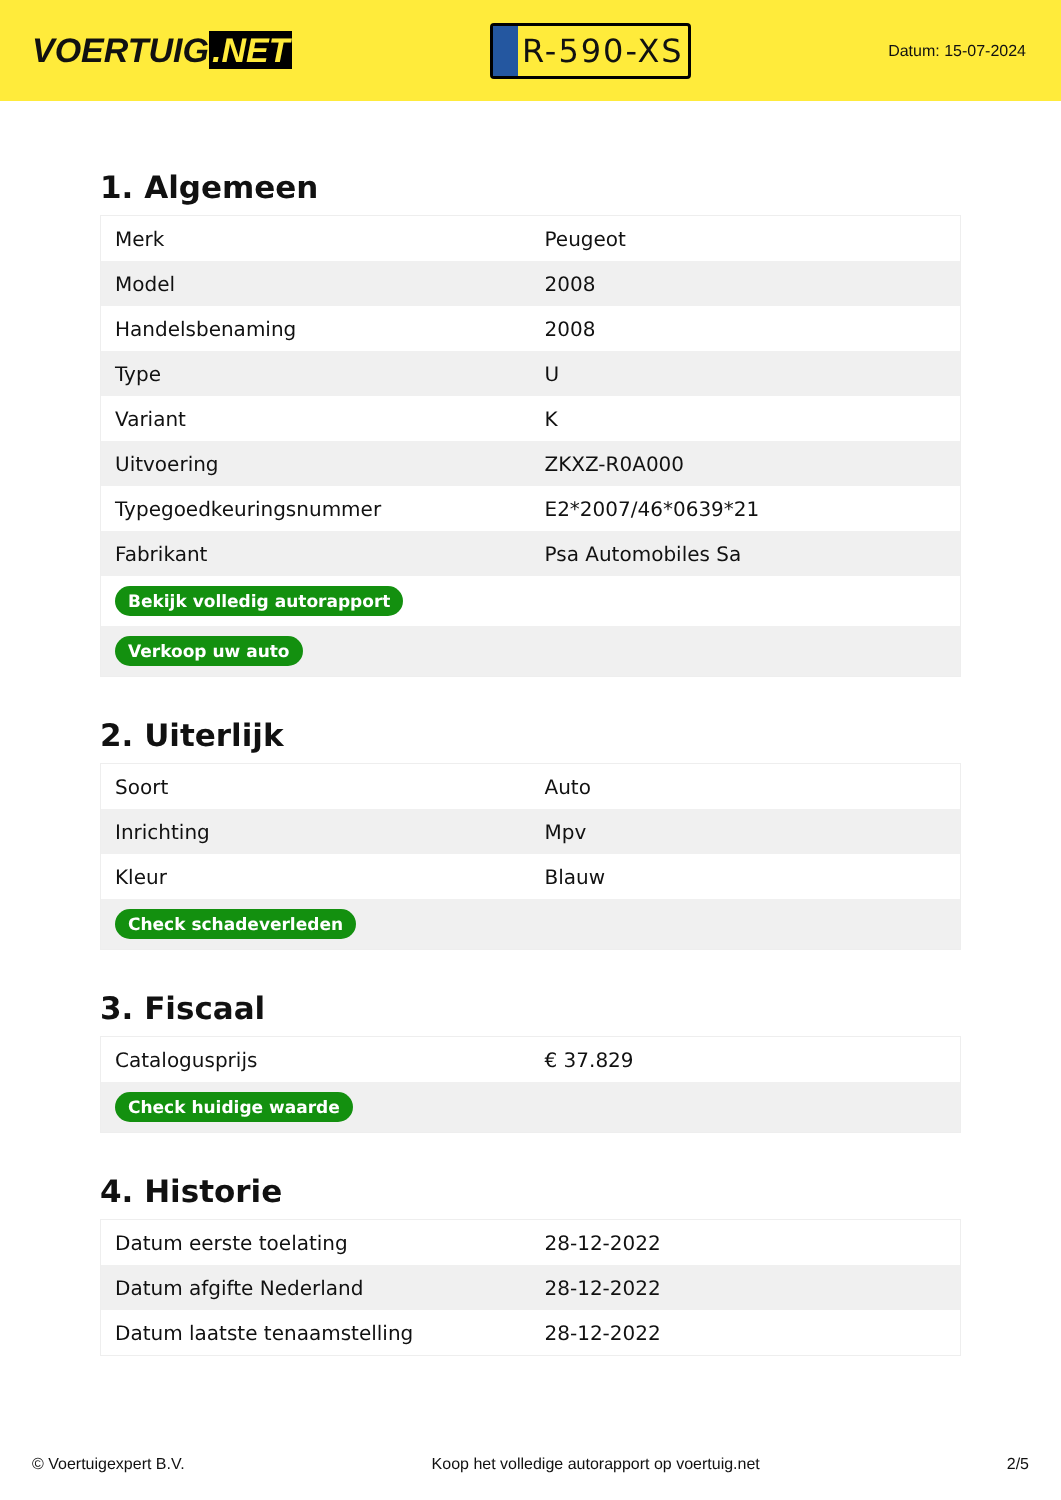VOERTUIG.NET
R-590-XS
Datum: 15-07-2024
1. Algemeen
| Merk | Peugeot |
| Model | 2008 |
| Handelsbenaming | 2008 |
| Type | U |
| Variant | K |
| Uitvoering | ZKXZ-R0A000 |
| Typegoedkeuringsnummer | E2*2007/46*0639*21 |
| Fabrikant | Psa Automobiles Sa |
| Bekijk volledig autorapport | |
| Verkoop uw auto | |
2. Uiterlijk
| Soort | Auto |
| Inrichting | Mpv |
| Kleur | Blauw |
| Check schadeverleden | |
3. Fiscaal
| Catalogusprijs | € 37.829 |
| Check huidige waarde | |
4. Historie
| Datum eerste toelating | 28-12-2022 |
| Datum afgifte Nederland | 28-12-2022 |
| Datum laatste tenaamstelling | 28-12-2022 |
© Voertuigexpert B.V. Koop het volledige autorapport op voertuig.net 2/5